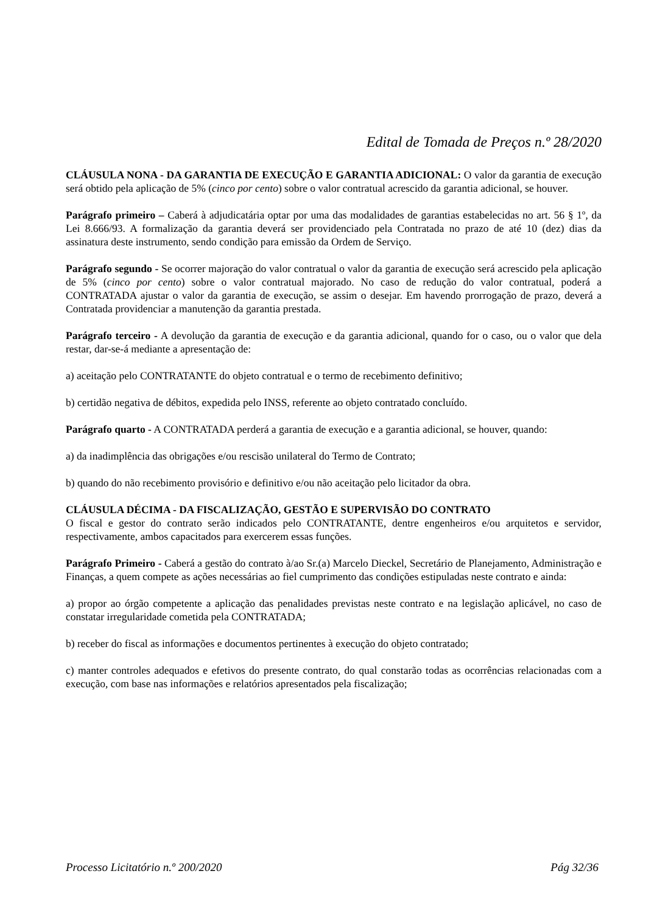Edital de Tomada de Preços n.º 28/2020
CLÁUSULA NONA - DA GARANTIA DE EXECUÇÃO E GARANTIA ADICIONAL: O valor da garantia de execução será obtido pela aplicação de 5% (cinco por cento) sobre o valor contratual acrescido da garantia adicional, se houver.
Parágrafo primeiro – Caberá à adjudicatária optar por uma das modalidades de garantias estabelecidas no art. 56 § 1º, da Lei 8.666/93. A formalização da garantia deverá ser providenciado pela Contratada no prazo de até 10 (dez) dias da assinatura deste instrumento, sendo condição para emissão da Ordem de Serviço.
Parágrafo segundo - Se ocorrer majoração do valor contratual o valor da garantia de execução será acrescido pela aplicação de 5% (cinco por cento) sobre o valor contratual majorado. No caso de redução do valor contratual, poderá a CONTRATADA ajustar o valor da garantia de execução, se assim o desejar. Em havendo prorrogação de prazo, deverá a Contratada providenciar a manutenção da garantia prestada.
Parágrafo terceiro - A devolução da garantia de execução e da garantia adicional, quando for o caso, ou o valor que dela restar, dar-se-á mediante a apresentação de:
a) aceitação pelo CONTRATANTE do objeto contratual e o termo de recebimento definitivo;
b) certidão negativa de débitos, expedida pelo INSS, referente ao objeto contratado concluído.
Parágrafo quarto - A CONTRATADA perderá a garantia de execução e a garantia adicional, se houver, quando:
a) da inadimplência das obrigações e/ou rescisão unilateral do Termo de Contrato;
b) quando do não recebimento provisório e definitivo e/ou não aceitação pelo licitador da obra.
CLÁUSULA DÉCIMA - DA FISCALIZAÇÃO, GESTÃO E SUPERVISÃO DO CONTRATO
O fiscal e gestor do contrato serão indicados pelo CONTRATANTE, dentre engenheiros e/ou arquitetos e servidor, respectivamente, ambos capacitados para exercerem essas funções.
Parágrafo Primeiro - Caberá a gestão do contrato à/ao Sr.(a) Marcelo Dieckel, Secretário de Planejamento, Administração e Finanças, a quem compete as ações necessárias ao fiel cumprimento das condições estipuladas neste contrato e ainda:
a) propor ao órgão competente a aplicação das penalidades previstas neste contrato e na legislação aplicável, no caso de constatar irregularidade cometida pela CONTRATADA;
b) receber do fiscal as informações e documentos pertinentes à execução do objeto contratado;
c) manter controles adequados e efetivos do presente contrato, do qual constarão todas as ocorrências relacionadas com a execução, com base nas informações e relatórios apresentados pela fiscalização;
Processo Licitatório n.º 200/2020 Pág 32/36